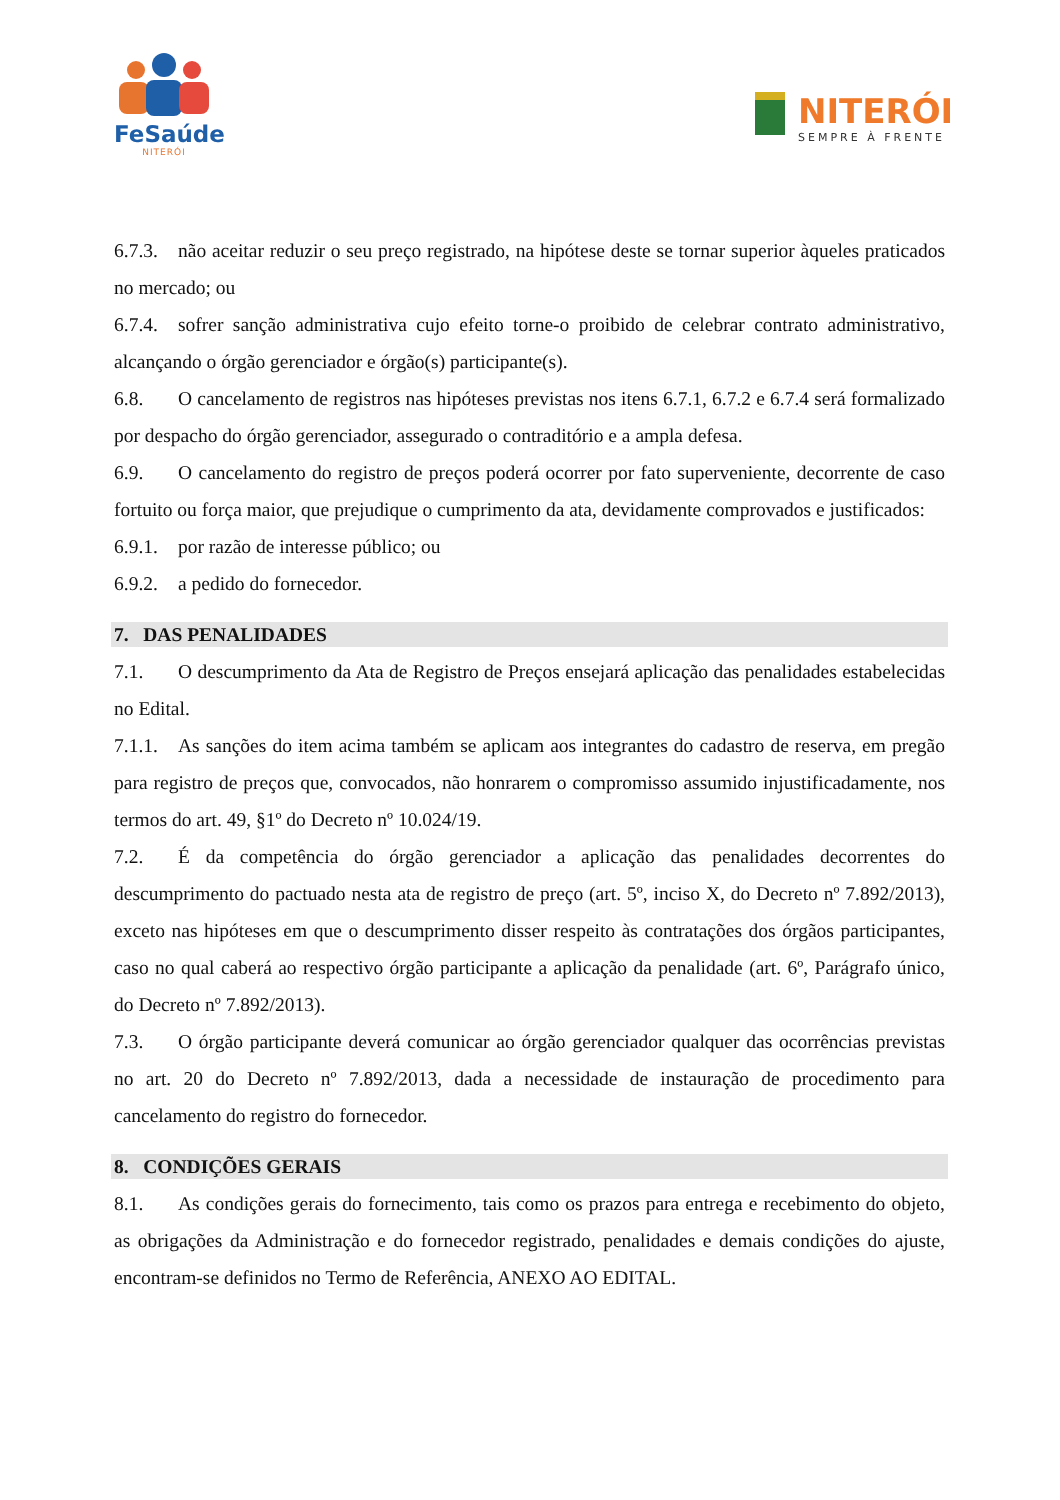FeSaúde
NITERÓI
NITERÓI
SEMPRE À FRENTE
6.7.3. não aceitar reduzir o seu preço registrado, na hipótese deste se tornar superior àqueles praticados no mercado; ou
6.7.4. sofrer sanção administrativa cujo efeito torne-o proibido de celebrar contrato administrativo, alcançando o órgão gerenciador e órgão(s) participante(s).
6.8. O cancelamento de registros nas hipóteses previstas nos itens 6.7.1, 6.7.2 e 6.7.4 será formalizado por despacho do órgão gerenciador, assegurado o contraditório e a ampla defesa.
6.9. O cancelamento do registro de preços poderá ocorrer por fato superveniente, decorrente de caso fortuito ou força maior, que prejudique o cumprimento da ata, devidamente comprovados e justificados:
6.9.1. por razão de interesse público; ou
6.9.2. a pedido do fornecedor.
7. DAS PENALIDADES
7.1. O descumprimento da Ata de Registro de Preços ensejará aplicação das penalidades estabelecidas no Edital.
7.1.1. As sanções do item acima também se aplicam aos integrantes do cadastro de reserva, em pregão para registro de preços que, convocados, não honrarem o compromisso assumido injustificadamente, nos termos do art. 49, §1º do Decreto nº 10.024/19.
7.2. É da competência do órgão gerenciador a aplicação das penalidades decorrentes do descumprimento do pactuado nesta ata de registro de preço (art. 5º, inciso X, do Decreto nº 7.892/2013), exceto nas hipóteses em que o descumprimento disser respeito às contratações dos órgãos participantes, caso no qual caberá ao respectivo órgão participante a aplicação da penalidade (art. 6º, Parágrafo único, do Decreto nº 7.892/2013).
7.3. O órgão participante deverá comunicar ao órgão gerenciador qualquer das ocorrências previstas no art. 20 do Decreto nº 7.892/2013, dada a necessidade de instauração de procedimento para cancelamento do registro do fornecedor.
8. CONDIÇÕES GERAIS
8.1. As condições gerais do fornecimento, tais como os prazos para entrega e recebimento do objeto, as obrigações da Administração e do fornecedor registrado, penalidades e demais condições do ajuste, encontram-se definidos no Termo de Referência, ANEXO AO EDITAL.